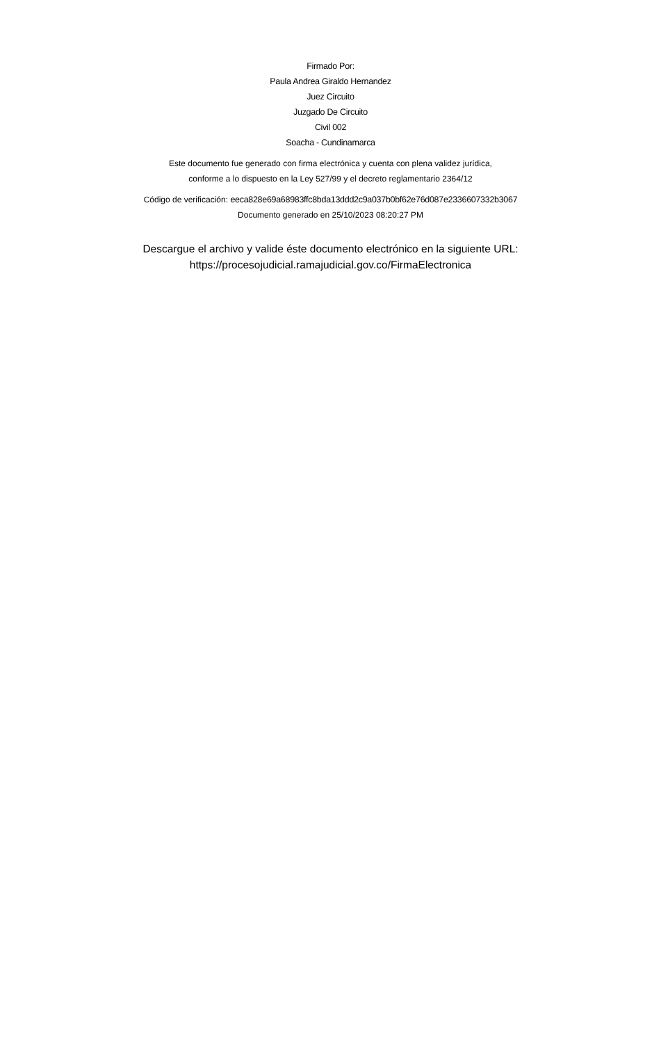Firmado Por:
Paula Andrea Giraldo Hernandez
Juez Circuito
Juzgado De Circuito
Civil 002
Soacha - Cundinamarca
Este documento fue generado con firma electrónica y cuenta con plena validez jurídica,
conforme a lo dispuesto en la Ley 527/99 y el decreto reglamentario 2364/12
Código de verificación: eeca828e69a68983ffc8bda13ddd2c9a037b0bf62e76d087e2336607332b3067
Documento generado en 25/10/2023 08:20:27 PM
Descargue el archivo y valide éste documento electrónico en la siguiente URL:
https://procesojudicial.ramajudicial.gov.co/FirmaElectronica